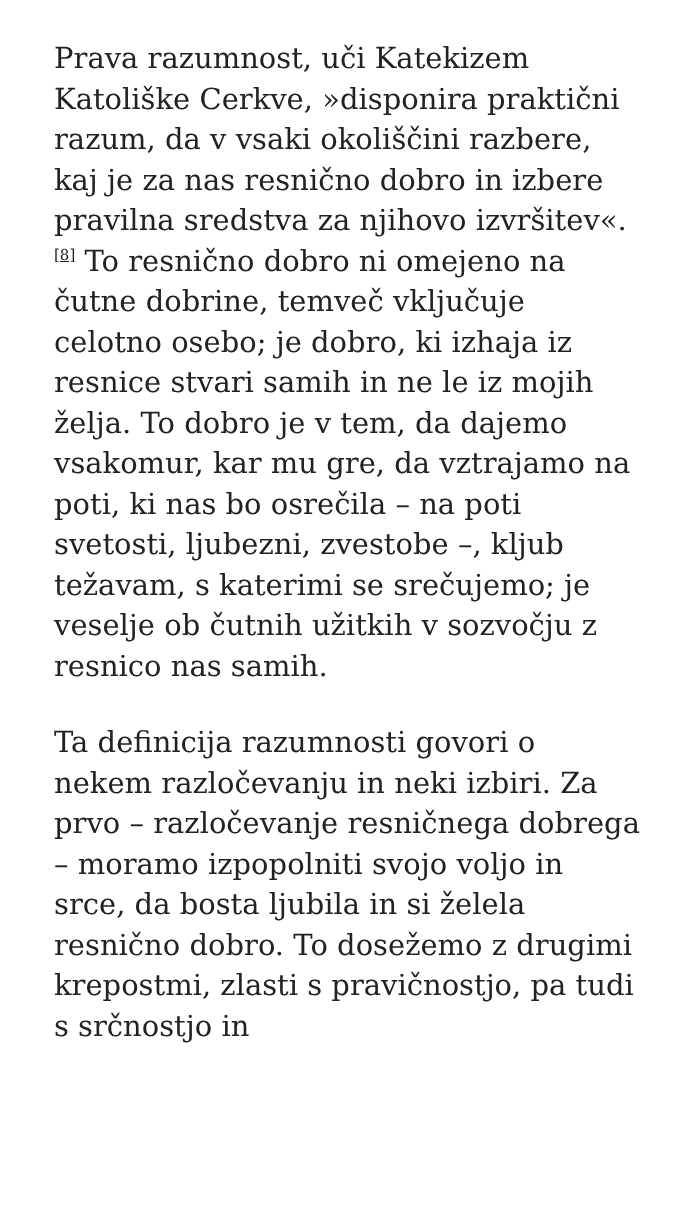Prava razumnost, uči Katekizem Katoliške Cerkve, »disponira praktični razum, da v vsaki okoliščini razbere, kaj je za nas resnično dobro in izbere pravilna sredstva za njihovo izvršitev«.<sup>[8]</sup> To resnično dobro ni omejeno na čutne dobrine, temveč vključuje celotno osebo; je dobro, ki izhaja iz resnice stvari samih in ne le iz mojih želja. To dobro je v tem, da dajemo vsakomur, kar mu gre, da vztrajamo na poti, ki nas bo osrečila – na poti svetosti, ljubezni, zvestobe –, kljub težavam, s katerimi se srečujemo; je veselje ob čutnih užitkih v sozvočju z resnico nas samih.
Ta definicija razumnosti govori o nekem razločevanju in neki izbiri. Za prvo – razločevanje resničnega dobrega – moramo izpopolniti svojo voljo in srce, da bosta ljubila in si želela resnično dobro. To dosežemo z drugimi krepostmi, zlasti s pravičnostjo, pa tudi s srčnostjo in